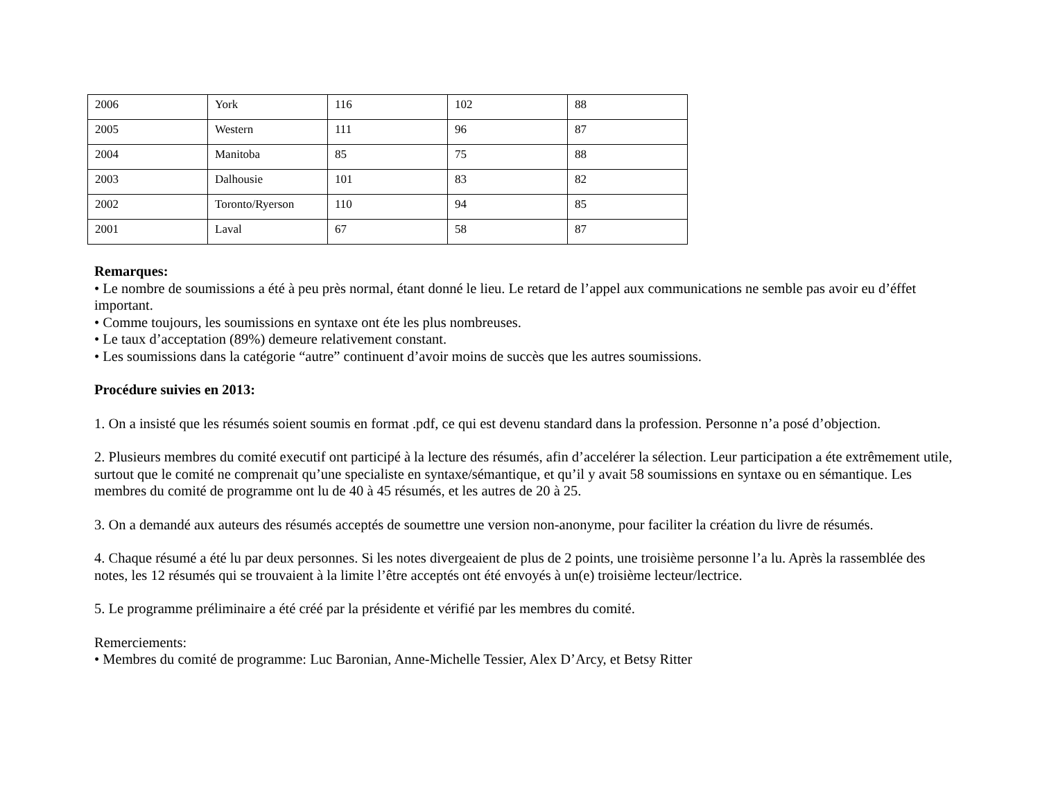| 2006 | York | 116 | 102 | 88 |
| 2005 | Western | 111 | 96 | 87 |
| 2004 | Manitoba | 85 | 75 | 88 |
| 2003 | Dalhousie | 101 | 83 | 82 |
| 2002 | Toronto/Ryerson | 110 | 94 | 85 |
| 2001 | Laval | 67 | 58 | 87 |
Remarques:
• Le nombre de soumissions a été à peu près normal, étant donné le lieu. Le retard de l’appel aux communications ne semble pas avoir eu d’éffet important.
• Comme toujours, les soumissions en syntaxe ont éte les plus nombreuses.
• Le taux d’acceptation (89%) demeure relativement constant.
• Les soumissions dans la catégorie “autre” continuent d’avoir moins de succès que les autres soumissions.
Procédure suivies en 2013:
1. On a insisté que les résumés soient soumis en format .pdf, ce qui est devenu standard dans la profession. Personne n’a posé d’objection.
2. Plusieurs membres du comité executif ont participé à la lecture des résumés, afin d’accelérer la sélection. Leur participation a éte extrêmement utile, surtout que le comité ne comprenait qu’une specialiste en syntaxe/sémantique, et qu’il y avait 58 soumissions en syntaxe ou en sémantique. Les membres du comité de programme ont lu de 40 à 45 résumés, et les autres de 20 à 25.
3. On a demandé aux auteurs des résumés acceptés de soumettre une version non-anonyme, pour faciliter la création du livre de résumés.
4. Chaque résumé a été lu par deux personnes. Si les notes divergeaient de plus de 2 points, une troisième personne l’a lu. Après la rassemblée des notes, les 12 résumés qui se trouvaient à la limite l’être acceptés ont été envoyés à un(e) troisième lecteur/lectrice.
5. Le programme préliminaire a été créé par la présidente et vérifié par les membres du comité.
Remerciements:
• Membres du comité de programme: Luc Baronian, Anne-Michelle Tessier, Alex D’Arcy, et Betsy Ritter